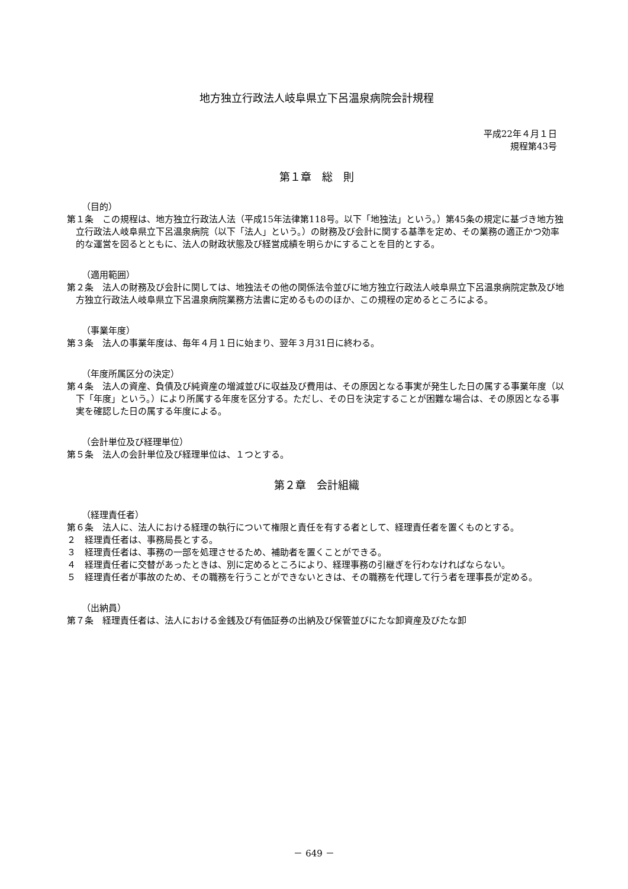地方独立行政法人岐阜県立下呂温泉病院会計規程
平成22年４月１日
規程第43号
第１章　総　則
（目的）
第１条　この規程は、地方独立行政法人法（平成15年法律第118号。以下「地独法」という。）第45条の規定に基づき地方独立行政法人岐阜県立下呂温泉病院（以下「法人」という。）の財務及び会計に関する基準を定め、その業務の適正かつ効率的な運営を図るとともに、法人の財政状態及び経営成績を明らかにすることを目的とする。
（適用範囲）
第２条　法人の財務及び会計に関しては、地独法その他の関係法令並びに地方独立行政法人岐阜県立下呂温泉病院定款及び地方独立行政法人岐阜県立下呂温泉病院業務方法書に定めるもののほか、この規程の定めるところによる。
（事業年度）
第３条　法人の事業年度は、毎年４月１日に始まり、翌年３月31日に終わる。
（年度所属区分の決定）
第４条　法人の資産、負債及び純資産の増減並びに収益及び費用は、その原因となる事実が発生した日の属する事業年度（以下「年度」という。）により所属する年度を区分する。ただし、その日を決定することが困難な場合は、その原因となる事実を確認した日の属する年度による。
（会計単位及び経理単位）
第５条　法人の会計単位及び経理単位は、１つとする。
第２章　会計組織
（経理責任者）
第６条　法人に、法人における経理の執行について権限と責任を有する者として、経理責任者を置くものとする。
２　経理責任者は、事務局長とする。
３　経理責任者は、事務の一部を処理させるため、補助者を置くことができる。
４　経理責任者に交替があったときは、別に定めるところにより、経理事務の引継ぎを行わなければならない。
５　経理責任者が事故のため、その職務を行うことができないときは、その職務を代理して行う者を理事長が定める。
（出納員）
第７条　経理責任者は、法人における金銭及び有価証券の出納及び保管並びにたな卸資産及びたな卸
－ 649 －